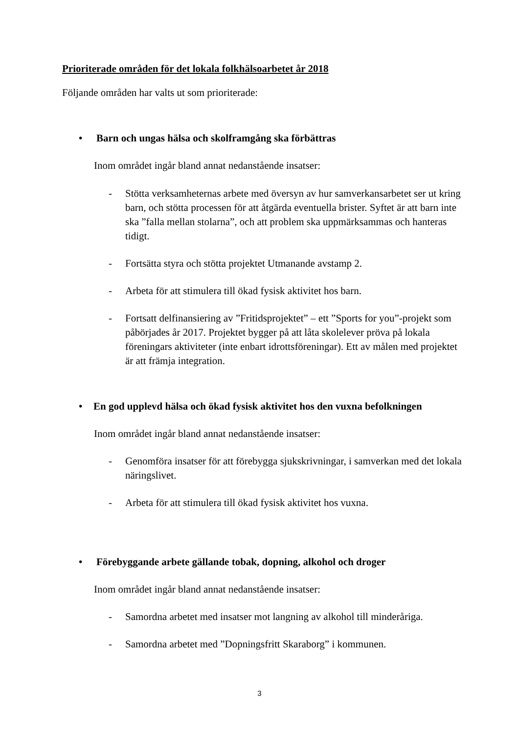Prioriterade områden för det lokala folkhälsoarbetet år 2018
Följande områden har valts ut som prioriterade:
• Barn och ungas hälsa och skolframgång ska förbättras
Inom området ingår bland annat nedanstående insatser:
- Stötta verksamheternas arbete med översyn av hur samverkansarbetet ser ut kring barn, och stötta processen för att åtgärda eventuella brister. Syftet är att barn inte ska ”falla mellan stolarna”, och att problem ska uppmärksammas och hanteras tidigt.
- Fortsätta styra och stötta projektet Utmanande avstamp 2.
- Arbeta för att stimulera till ökad fysisk aktivitet hos barn.
- Fortsatt delfinansiering av ”Fritidsprojektet” – ett ”Sports for you”-projekt som påbörjades år 2017. Projektet bygger på att låta skolelever pröva på lokala föreningars aktiviteter (inte enbart idrottsföreningar). Ett av målen med projektet är att främja integration.
• En god upplevd hälsa och ökad fysisk aktivitet hos den vuxna befolkningen
Inom området ingår bland annat nedanstående insatser:
- Genomföra insatser för att förebygga sjukskrivningar, i samverkan med det lokala näringslivet.
- Arbeta för att stimulera till ökad fysisk aktivitet hos vuxna.
• Förebyggande arbete gällande tobak, dopning, alkohol och droger
Inom området ingår bland annat nedanstående insatser:
- Samordna arbetet med insatser mot langning av alkohol till minderåriga.
- Samordna arbetet med ”Dopningsfritt Skaraborg” i kommunen.
3